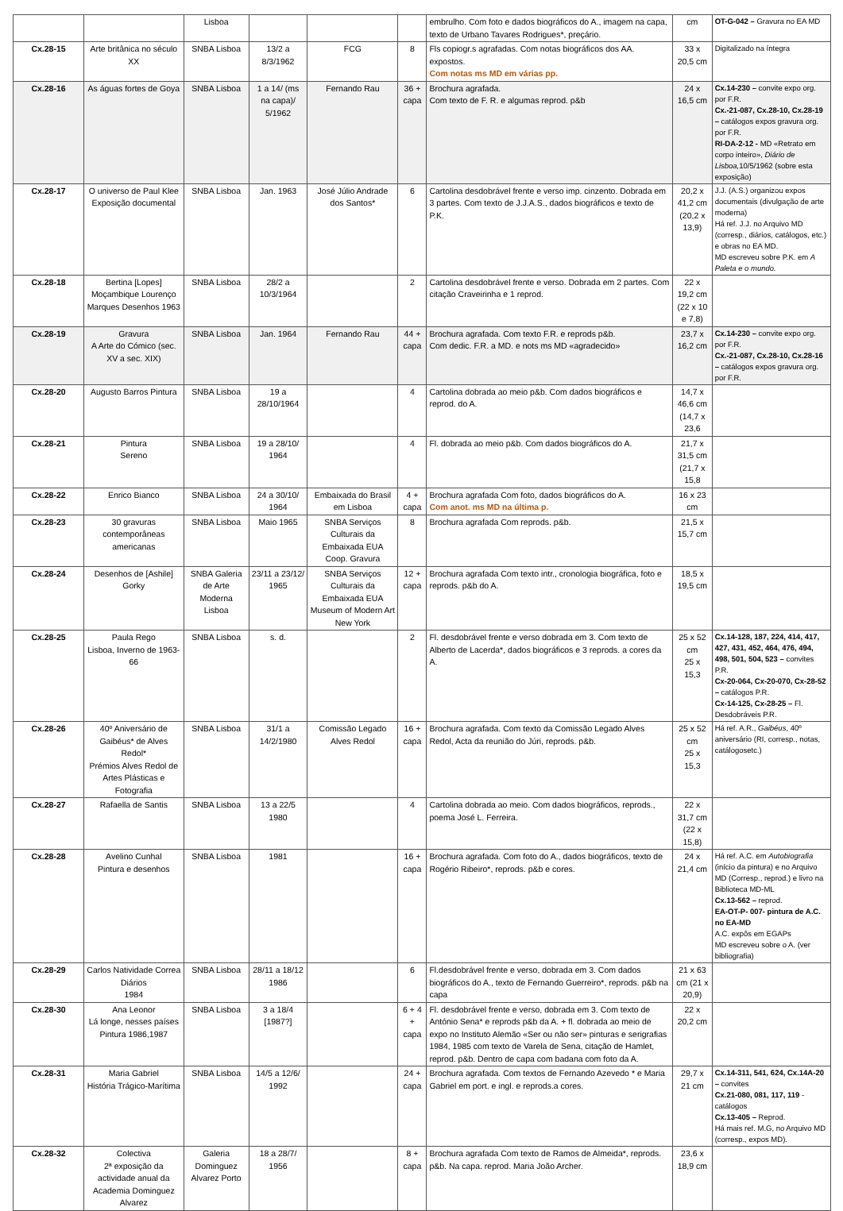| | | Lisboa | | | | embrulho. Com foto e dados biográficos do A., imagem na capa, texto de Urbano Tavares Rodrigues*, preçário. | cm | OT-G-042 – Gravura no EA MD |
| Cx.28-15 | Arte britânica no século XX | SNBA Lisboa | 13/2 a 8/3/1962 | FCG | 8 | Fls copiogr.s agrafadas. Com notas biográficos dos AA. expostos. Com notas ms MD em várias pp. | 33 x 20,5 cm | Digitalizado na íntegra |
| Cx.28-16 | As águas fortes de Goya | SNBA Lisboa | 1 a 14/ (ms na capa)/ 5/1962 | Fernando Rau | 36 + capa | Brochura agrafada. Com texto de F. R. e algumas reprod. p&b | 24 x 16,5 cm | Cx.14-230 – convite expo org. por F.R. Cx.-21-087, Cx.28-10, Cx.28-19 – catálogos expos gravura org. por F.R. RI-DA-2-12 - MD «Retrato em corpo inteiro», Diário de Lisboa, 10/5/1962 (sobre esta exposição) |
| Cx.28-17 | O universo de Paul Klee Exposição documental | SNBA Lisboa | Jan. 1963 | José Júlio Andrade dos Santos* | 6 | Cartolina desdobrável frente e verso imp. cinzento. Dobrada em 3 partes. Com texto de J.J.A.S., dados biográficos e texto de P.K. | 20,2 x 41,2 cm (20,2 x 13,9) | J.J. (A.S.) organizou expos documentais (divulgação de arte moderna) Há ref. J.J. no Arquivo MD (corresp., diários, catálogos, etc.) e obras no EA MD. MD escreveu sobre P.K. em A Paleta e o mundo. |
| Cx.28-18 | Bertina [Lopes] Moçambique Lourenço Marques Desenhos 1963 | SNBA Lisboa | 28/2 a 10/3/1964 | | 2 | Cartolina desdobrável frente e verso. Dobrada em 2 partes. Com citação Craveirinha e 1 reprod. | 22 x 19,2 cm (22 x 10 e 7,8) | |
| Cx.28-19 | Gravura A Arte do Cómico (sec. XV a sec. XIX) | SNBA Lisboa | Jan. 1964 | Fernando Rau | 44 + capa | Brochura agrafada. Com texto F.R. e reprods p&b. Com dedic. F.R. a MD. e nots ms MD «agradecido» | 23,7 x 16,2 cm | Cx.14-230 – convite expo org. por F.R. Cx.-21-087, Cx.28-10, Cx.28-16 – catálogos expos gravura org. por F.R. |
| Cx.28-20 | Augusto Barros Pintura | SNBA Lisboa | 19 a 28/10/1964 | | 4 | Cartolina dobrada ao meio p&b. Com dados biográficos e reprod. do A. | 14,7 x 46,6 cm (14,7 x 23,6 | |
| Cx.28-21 | Pintura Sereno | SNBA Lisboa | 19 a 28/10/ 1964 | | 4 | Fl. dobrada ao meio p&b. Com dados biográficos do A. | 21,7 x 31,5 cm (21,7 x 15,8 | |
| Cx.28-22 | Enrico Bianco | SNBA Lisboa | 24 a 30/10/ 1964 | Embaixada do Brasil em Lisboa | 4 + capa | Brochura agrafada Com foto, dados biográficos do A. Com anot. ms MD na última p. | 16 x 23 cm | |
| Cx.28-23 | 30 gravuras contemporâneas americanas | SNBA Lisboa | Maio 1965 | SNBA Serviços Culturais da Embaixada EUA Coop. Gravura | 8 | Brochura agrafada Com reprods. p&b. | 21,5 x 15,7 cm | |
| Cx.28-24 | Desenhos de [Ashile] Gorky | SNBA Galeria de Arte Moderna Lisboa | 23/11 a 23/12/ 1965 | SNBA Serviços Culturais da Embaixada EUA Museum of Modern Art New York | 12 + capa | Brochura agrafada Com texto intr., cronologia biográfica, foto e reprods. p&b do A. | 18,5 x 19,5 cm | |
| Cx.28-25 | Paula Rego Lisboa, Inverno de 1963-66 | SNBA Lisboa | s. d. | | 2 | Fl. desdobrável frente e verso dobrada em 3. Com texto de Alberto de Lacerda*, dados biográficos e 3 reprods. a cores da A. | 25 x 52 cm 25 x 15,3 | Cx.14-128, 187, 224, 414, 417, 427, 431, 452, 464, 476, 494, 498, 501, 504, 523 – convites P.R. Cx-20-064, Cx-20-070, Cx-28-52 – catálogos P.R. Cx-14-125, Cx-28-25 – Fl. Desdobráveis P.R. |
| Cx.28-26 | 40º Aniversário de Gaibéus* de Alves Redol* Prémios Alves Redol de Artes Plásticas e Fotografia | SNBA Lisboa | 31/1 a 14/2/1980 | Comissão Legado Alves Redol | 16 + capa | Brochura agrafada. Com texto da Comissão Legado Alves Redol, Acta da reunião do Júri, reprods. p&b. | 25 x 52 cm 25 x 15,3 | Há ref. A.R., Gaibéus , 40º aniversário (RI, corresp., notas, catálogosetc.) |
| Cx.28-27 | Rafaella de Santis | SNBA Lisboa | 13 a 22/5 1980 | | 4 | Cartolina dobrada ao meio. Com dados biográficos, reprods., poema José L. Ferreira. | 22 x 31,7 cm (22 x 15,8) | |
| Cx.28-28 | Avelino Cunhal Pintura e desenhos | SNBA Lisboa | 1981 | | 16 + capa | Brochura agrafada. Com foto do A., dados biográficos, texto de Rogério Ribeiro*, reprods. p&b e cores. | 24 x 21,4 cm | Há ref. A.C. em Autobiografia (início da pintura) e no Arquivo MD (Corresp., reprod.) e livro na Biblioteca MD-ML Cx.13-562 – reprod. EA-OT-P- 007- pintura de A.C. no EA-MD A.C. expôs em EGAPs MD escreveu sobre o A. (ver bibliografia) |
| Cx.28-29 | Carlos Natividade Correa Diários 1984 | SNBA Lisboa | 28/11 a 18/12 1986 | | 6 | Fl.desdobrável frente e verso, dobrada em 3. Com dados biográficos do A., texto de Fernando Guerreiro*, reprods. p&b na capa | 21 x 63 cm (21 x 20,9) | |
| Cx.28-30 | Ana Leonor Lá longe, nesses países Pintura 1986,1987 | SNBA Lisboa | 3 a 18/4 [1987?] | | 6 + 4 + capa | Fl. desdobrável frente e verso, dobrada em 3. Com texto de António Sena* e reprods p&b da A. + fl. dobrada ao meio de expo no Instituto Alemão «Ser ou não ser» pinturas e serigrafias 1984, 1985 com texto de Varela de Sena, citação de Hamlet, reprod. p&b. Dentro de capa com badana com foto da A. | 22 x 20,2 cm | |
| Cx.28-31 | Maria Gabriel História Trágico-Marítima | SNBA Lisboa | 14/5 a 12/6/ 1992 | | 24 + capa | Brochura agrafada. Com textos de Fernando Azevedo * e Maria Gabriel em port. e ingl. e reprods.a cores. | 29,7 x 21 cm | Cx.14-311, 541, 624, Cx.14A-20 – convites Cx.21-080, 081, 117, 119 - catálogos Cx.13-405 – Reprod. Há mais ref. M.G, no Arquivo MD (corresp., expos MD). |
| Cx.28-32 | Colectiva 2ª exposição da actividade anual da Academia Dominguez Alvarez | Galeria Dominguez Alvarez Porto | 18 a 28/7/ 1956 | | 8 + capa | Brochura agrafada Com texto de Ramos de Almeida*, reprods. p&b. Na capa. reprod. Maria João Archer. | 23,6 x 18,9 cm | |